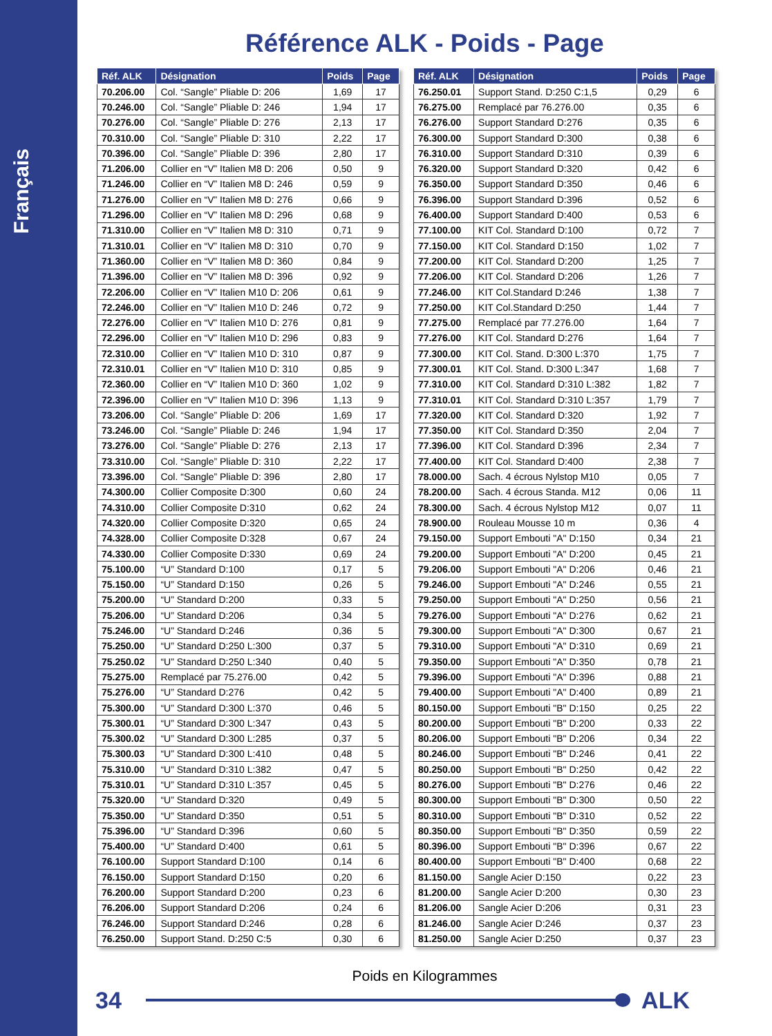Français
Référence ALK - Poids - Page
| Réf. ALK | Désignation | Poids | Page |
| --- | --- | --- | --- |
| 70.206.00 | Col. “Sangle” Pliable D: 206 | 1,69 | 17 |
| 70.246.00 | Col. “Sangle” Pliable D: 246 | 1,94 | 17 |
| 70.276.00 | Col. “Sangle” Pliable D: 276 | 2,13 | 17 |
| 70.310.00 | Col. “Sangle” Pliable D: 310 | 2,22 | 17 |
| 70.396.00 | Col. “Sangle” Pliable D: 396 | 2,80 | 17 |
| 71.206.00 | Collier en “V” Italien M8 D: 206 | 0,50 | 9 |
| 71.246.00 | Collier en “V” Italien M8 D: 246 | 0,59 | 9 |
| 71.276.00 | Collier en “V” Italien M8 D: 276 | 0,66 | 9 |
| 71.296.00 | Collier en “V” Italien M8 D: 296 | 0,68 | 9 |
| 71.310.00 | Collier en “V” Italien M8 D: 310 | 0,71 | 9 |
| 71.310.01 | Collier en “V” Italien M8 D: 310 | 0,70 | 9 |
| 71.360.00 | Collier en “V” Italien M8 D: 360 | 0,84 | 9 |
| 71.396.00 | Collier en “V” Italien M8 D: 396 | 0,92 | 9 |
| 72.206.00 | Collier en “V” Italien M10 D: 206 | 0,61 | 9 |
| 72.246.00 | Collier en “V” Italien M10 D: 246 | 0,72 | 9 |
| 72.276.00 | Collier en “V” Italien M10 D: 276 | 0,81 | 9 |
| 72.296.00 | Collier en “V” Italien M10 D: 296 | 0,83 | 9 |
| 72.310.00 | Collier en “V” Italien M10 D: 310 | 0,87 | 9 |
| 72.310.01 | Collier en “V” Italien M10 D: 310 | 0,85 | 9 |
| 72.360.00 | Collier en “V” Italien M10 D: 360 | 1,02 | 9 |
| 72.396.00 | Collier en “V” Italien M10 D: 396 | 1,13 | 9 |
| 73.206.00 | Col. “Sangle” Pliable D: 206 | 1,69 | 17 |
| 73.246.00 | Col. “Sangle” Pliable D: 246 | 1,94 | 17 |
| 73.276.00 | Col. “Sangle” Pliable D: 276 | 2,13 | 17 |
| 73.310.00 | Col. “Sangle” Pliable D: 310 | 2,22 | 17 |
| 73.396.00 | Col. “Sangle” Pliable D: 396 | 2,80 | 17 |
| 74.300.00 | Collier Composite D:300 | 0,60 | 24 |
| 74.310.00 | Collier Composite D:310 | 0,62 | 24 |
| 74.320.00 | Collier Composite D:320 | 0,65 | 24 |
| 74.328.00 | Collier Composite D:328 | 0,67 | 24 |
| 74.330.00 | Collier Composite D:330 | 0,69 | 24 |
| 75.100.00 | “U” Standard D:100 | 0,17 | 5 |
| 75.150.00 | “U” Standard D:150 | 0,26 | 5 |
| 75.200.00 | “U” Standard D:200 | 0,33 | 5 |
| 75.206.00 | “U” Standard D:206 | 0,34 | 5 |
| 75.246.00 | “U” Standard D:246 | 0,36 | 5 |
| 75.250.00 | “U” Standard D:250 L:300 | 0,37 | 5 |
| 75.250.02 | “U” Standard D:250 L:340 | 0,40 | 5 |
| 75.275.00 | Remplacé par 75.276.00 | 0,42 | 5 |
| 75.276.00 | “U” Standard D:276 | 0,42 | 5 |
| 75.300.00 | “U” Standard D:300 L:370 | 0,46 | 5 |
| 75.300.01 | “U” Standard D:300 L:347 | 0,43 | 5 |
| 75.300.02 | “U” Standard D:300 L:285 | 0,37 | 5 |
| 75.300.03 | “U” Standard D:300 L:410 | 0,48 | 5 |
| 75.310.00 | “U” Standard D:310 L:382 | 0,47 | 5 |
| 75.310.01 | “U” Standard D:310 L:357 | 0,45 | 5 |
| 75.320.00 | “U” Standard D:320 | 0,49 | 5 |
| 75.350.00 | “U” Standard D:350 | 0,51 | 5 |
| 75.396.00 | “U” Standard D:396 | 0,60 | 5 |
| 75.400.00 | “U” Standard D:400 | 0,61 | 5 |
| 76.100.00 | Support Standard D:100 | 0,14 | 6 |
| 76.150.00 | Support Standard D:150 | 0,20 | 6 |
| 76.200.00 | Support Standard D:200 | 0,23 | 6 |
| 76.206.00 | Support Standard D:206 | 0,24 | 6 |
| 76.246.00 | Support Standard D:246 | 0,28 | 6 |
| 76.250.00 | Support Stand. D:250 C:5 | 0,30 | 6 |
| Réf. ALK | Désignation | Poids | Page |
| --- | --- | --- | --- |
| 76.250.01 | Support Stand. D:250 C:1,5 | 0,29 | 6 |
| 76.275.00 | Remplacé par 76.276.00 | 0,35 | 6 |
| 76.276.00 | Support Standard D:276 | 0,35 | 6 |
| 76.300.00 | Support Standard D:300 | 0,38 | 6 |
| 76.310.00 | Support Standard D:310 | 0,39 | 6 |
| 76.320.00 | Support Standard D:320 | 0,42 | 6 |
| 76.350.00 | Support Standard D:350 | 0,46 | 6 |
| 76.396.00 | Support Standard D:396 | 0,52 | 6 |
| 76.400.00 | Support Standard D:400 | 0,53 | 6 |
| 77.100.00 | KIT Col. Standard D:100 | 0,72 | 7 |
| 77.150.00 | KIT Col. Standard D:150 | 1,02 | 7 |
| 77.200.00 | KIT Col. Standard D:200 | 1,25 | 7 |
| 77.206.00 | KIT Col. Standard D:206 | 1,26 | 7 |
| 77.246.00 | KIT Col.Standard D:246 | 1,38 | 7 |
| 77.250.00 | KIT Col.Standard D:250 | 1,44 | 7 |
| 77.275.00 | Remplacé par 77.276.00 | 1,64 | 7 |
| 77.276.00 | KIT Col. Standard D:276 | 1,64 | 7 |
| 77.300.00 | KIT Col. Stand. D:300 L:370 | 1,75 | 7 |
| 77.300.01 | KIT Col. Stand. D:300 L:347 | 1,68 | 7 |
| 77.310.00 | KIT Col. Standard D:310 L:382 | 1,82 | 7 |
| 77.310.01 | KIT Col. Standard D:310 L:357 | 1,79 | 7 |
| 77.320.00 | KIT Col. Standard D:320 | 1,92 | 7 |
| 77.350.00 | KIT Col. Standard D:350 | 2,04 | 7 |
| 77.396.00 | KIT Col. Standard D:396 | 2,34 | 7 |
| 77.400.00 | KIT Col. Standard D:400 | 2,38 | 7 |
| 78.000.00 | Sach. 4 écrous Nylstop M10 | 0,05 | 7 |
| 78.200.00 | Sach. 4 écrous Standa. M12 | 0,06 | 11 |
| 78.300.00 | Sach. 4 écrous Nylstop M12 | 0,07 | 11 |
| 78.900.00 | Rouleau Mousse 10 m | 0,36 | 4 |
| 79.150.00 | Support Embouti "A" D:150 | 0,34 | 21 |
| 79.200.00 | Support Embouti "A" D:200 | 0,45 | 21 |
| 79.206.00 | Support Embouti "A" D:206 | 0,46 | 21 |
| 79.246.00 | Support Embouti "A" D:246 | 0,55 | 21 |
| 79.250.00 | Support Embouti "A" D:250 | 0,56 | 21 |
| 79.276.00 | Support Embouti "A" D:276 | 0,62 | 21 |
| 79.300.00 | Support Embouti "A" D:300 | 0,67 | 21 |
| 79.310.00 | Support Embouti "A" D:310 | 0,69 | 21 |
| 79.350.00 | Support Embouti "A" D:350 | 0,78 | 21 |
| 79.396.00 | Support Embouti "A" D:396 | 0,88 | 21 |
| 79.400.00 | Support Embouti "A" D:400 | 0,89 | 21 |
| 80.150.00 | Support Embouti "B" D:150 | 0,25 | 22 |
| 80.200.00 | Support Embouti "B" D:200 | 0,33 | 22 |
| 80.206.00 | Support Embouti "B" D:206 | 0,34 | 22 |
| 80.246.00 | Support Embouti "B" D:246 | 0,41 | 22 |
| 80.250.00 | Support Embouti "B" D:250 | 0,42 | 22 |
| 80.276.00 | Support Embouti "B" D:276 | 0,46 | 22 |
| 80.300.00 | Support Embouti "B" D:300 | 0,50 | 22 |
| 80.310.00 | Support Embouti "B" D:310 | 0,52 | 22 |
| 80.350.00 | Support Embouti "B" D:350 | 0,59 | 22 |
| 80.396.00 | Support Embouti "B" D:396 | 0,67 | 22 |
| 80.400.00 | Support Embouti "B" D:400 | 0,68 | 22 |
| 81.150.00 | Sangle Acier D:150 | 0,22 | 23 |
| 81.200.00 | Sangle Acier D:200 | 0,30 | 23 |
| 81.206.00 | Sangle Acier D:206 | 0,31 | 23 |
| 81.246.00 | Sangle Acier D:246 | 0,37 | 23 |
| 81.250.00 | Sangle Acier D:250 | 0,37 | 23 |
Poids en Kilogrammes
34 ALK